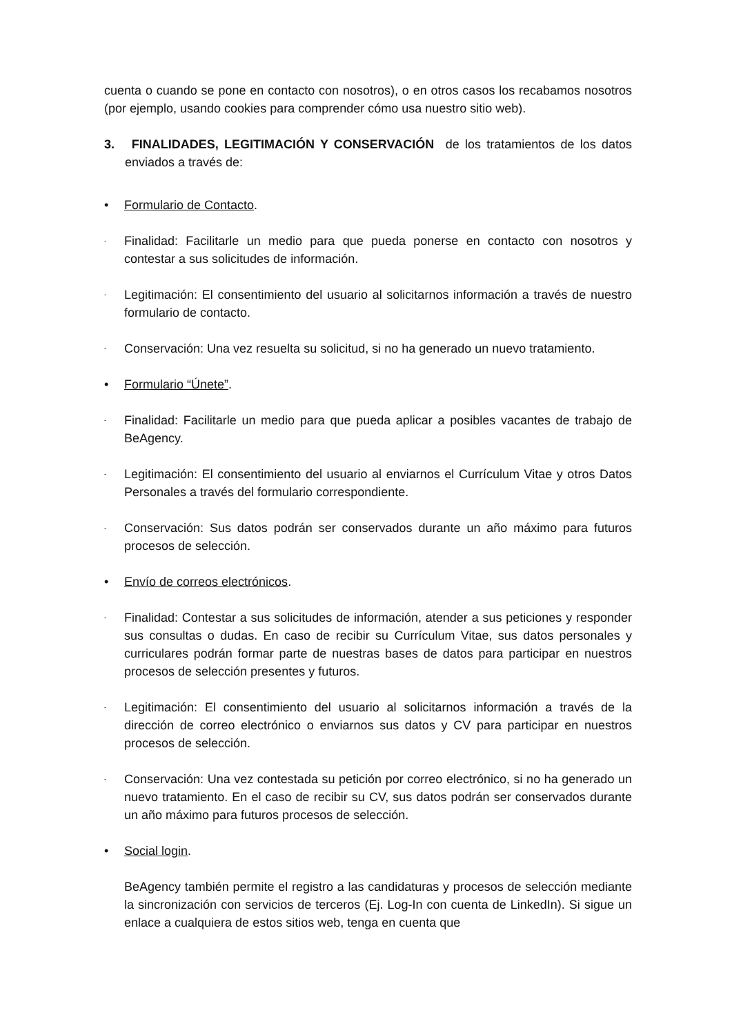cuenta o cuando se pone en contacto con nosotros), o en otros casos los recabamos nosotros (por ejemplo, usando cookies para comprender cómo usa nuestro sitio web).
3. FINALIDADES, LEGITIMACIÓN Y CONSERVACIÓN de los tratamientos de los datos enviados a través de:
• Formulario de Contacto.
- Finalidad: Facilitarle un medio para que pueda ponerse en contacto con nosotros y contestar a sus solicitudes de información.
- Legitimación: El consentimiento del usuario al solicitarnos información a través de nuestro formulario de contacto.
- Conservación: Una vez resuelta su solicitud, si no ha generado un nuevo tratamiento.
• Formulario “Únete”.
- Finalidad: Facilitarle un medio para que pueda aplicar a posibles vacantes de trabajo de BeAgency.
- Legitimación: El consentimiento del usuario al enviarnos el Currículum Vitae y otros Datos Personales a través del formulario correspondiente.
- Conservación: Sus datos podrán ser conservados durante un año máximo para futuros procesos de selección.
• Envío de correos electrónicos.
- Finalidad: Contestar a sus solicitudes de información, atender a sus peticiones y responder sus consultas o dudas. En caso de recibir su Currículum Vitae, sus datos personales y curriculares podrán formar parte de nuestras bases de datos para participar en nuestros procesos de selección presentes y futuros.
- Legitimación: El consentimiento del usuario al solicitarnos información a través de la dirección de correo electrónico o enviarnos sus datos y CV para participar en nuestros procesos de selección.
- Conservación: Una vez contestada su petición por correo electrónico, si no ha generado un nuevo tratamiento. En el caso de recibir su CV, sus datos podrán ser conservados durante un año máximo para futuros procesos de selección.
• Social login.
BeAgency también permite el registro a las candidaturas y procesos de selección mediante la sincronización con servicios de terceros (Ej. Log-In con cuenta de LinkedIn). Si sigue un enlace a cualquiera de estos sitios web, tenga en cuenta que